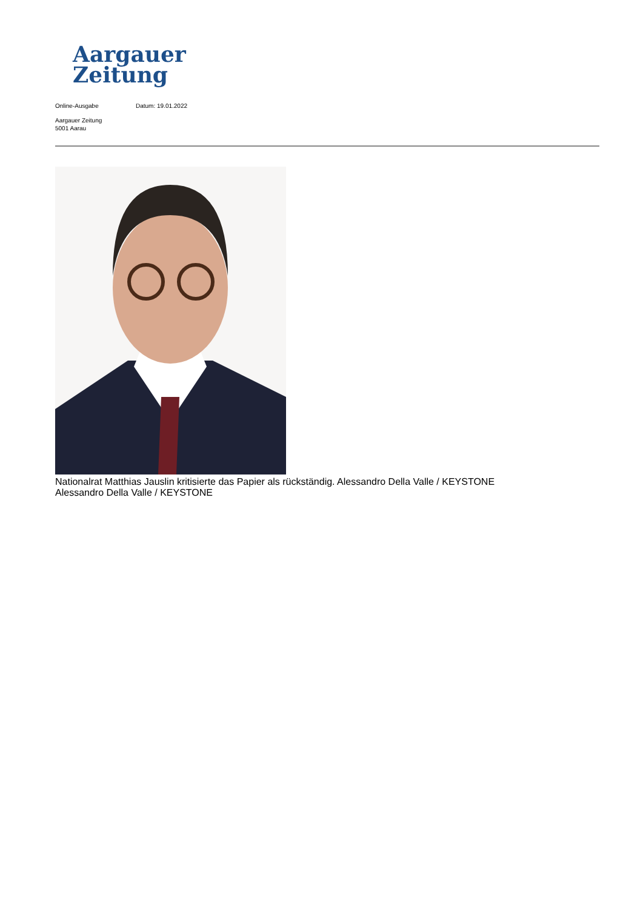Aargauer
Zeitung
Online-Ausgabe Datum: 19.01.2022
Aargauer Zeitung
5001 Aarau
Nationalrat Matthias Jauslin kritisierte das Papier als rückständig. Alessandro Della Valle / KEYSTONE
Alessandro Della Valle / KEYSTONE